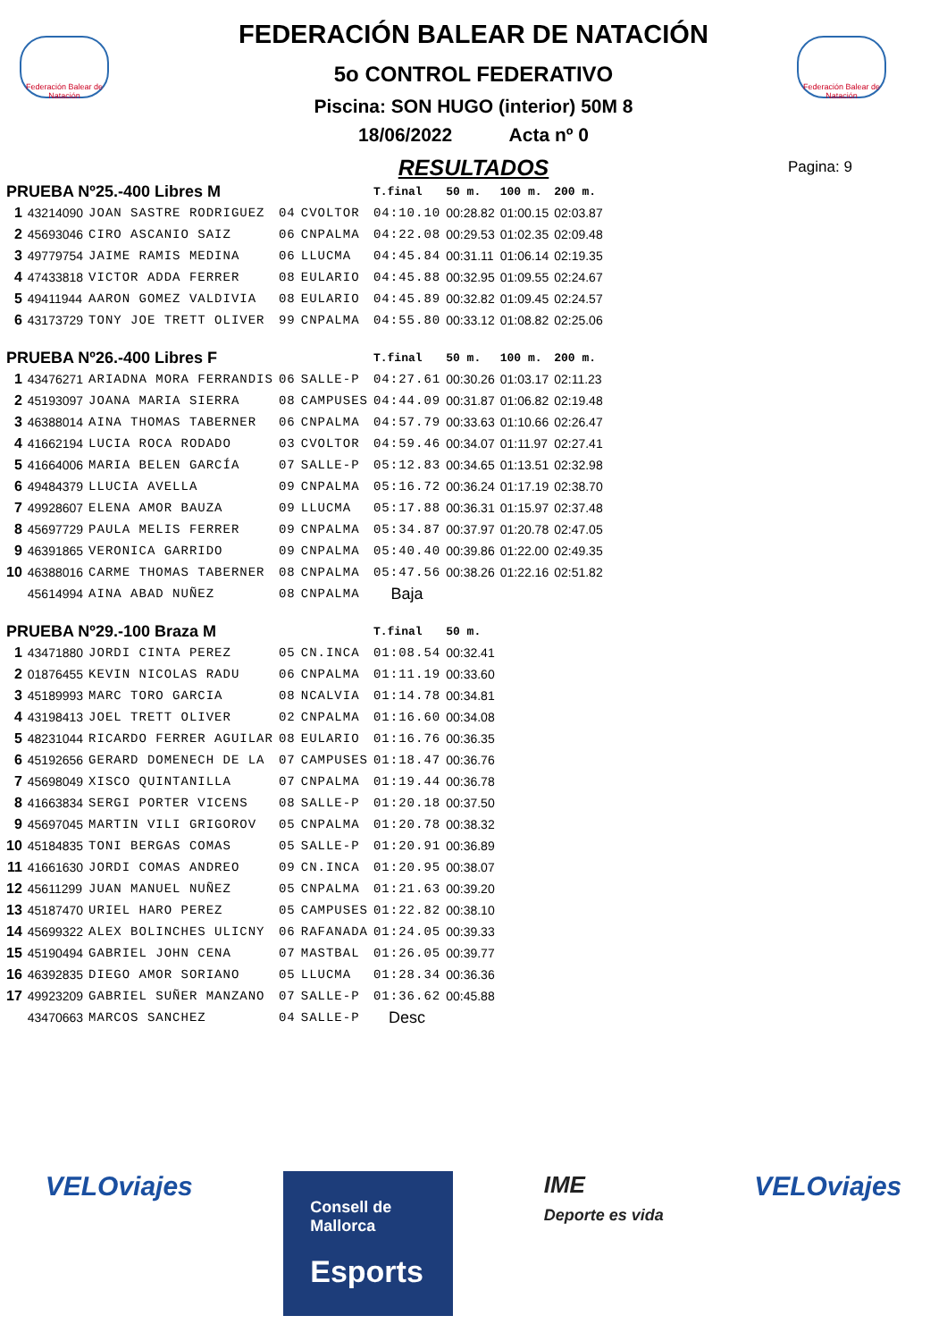Federación Balear de Natación
Federación Balear de Natación
FEDERACIÓN BALEAR DE NATACIÓN
5o CONTROL FEDERATIVO
Piscina: SON HUGO (interior) 50M 8
18/06/2022 Acta nº 0
RESULTADOS
Pagina: 9
| PRUEBA Nº25.-400 Libres M | | | | | T.final | 50 m. | 100 m. | 200 m. |
| --- | --- | --- | --- | --- | --- | --- | --- | --- |
| 1 | 43214090 | JOAN SASTRE RODRIGUEZ | 04 | CVOLTOR | 04:10.10 | 00:28.82 | 01:00.15 | 02:03.87 |
| 2 | 45693046 | CIRO ASCANIO SAIZ | 06 | CNPALMA | 04:22.08 | 00:29.53 | 01:02.35 | 02:09.48 |
| 3 | 49779754 | JAIME RAMIS MEDINA | 06 | LLUCMA | 04:45.84 | 00:31.11 | 01:06.14 | 02:19.35 |
| 4 | 47433818 | VICTOR ADDA FERRER | 08 | EULARIO | 04:45.88 | 00:32.95 | 01:09.55 | 02:24.67 |
| 5 | 49411944 | AARON GOMEZ VALDIVIA | 08 | EULARIO | 04:45.89 | 00:32.82 | 01:09.45 | 02:24.57 |
| 6 | 43173729 | TONY JOE TRETT OLIVER | 99 | CNPALMA | 04:55.80 | 00:33.12 | 01:08.82 | 02:25.06 |
| PRUEBA Nº26.-400 Libres F | | | | | T.final | 50 m. | 100 m. | 200 m. |
| 1 | 43476271 | ARIADNA MORA FERRANDIS | 06 | SALLE-P | 04:27.61 | 00:30.26 | 01:03.17 | 02:11.23 |
| 2 | 45193097 | JOANA MARIA SIERRA | 08 | CAMPUSES | 04:44.09 | 00:31.87 | 01:06.82 | 02:19.48 |
| 3 | 46388014 | AINA THOMAS TABERNER | 06 | CNPALMA | 04:57.79 | 00:33.63 | 01:10.66 | 02:26.47 |
| 4 | 41662194 | LUCIA ROCA RODADO | 03 | CVOLTOR | 04:59.46 | 00:34.07 | 01:11.97 | 02:27.41 |
| 5 | 41664006 | MARIA BELEN GARCÍA | 07 | SALLE-P | 05:12.83 | 00:34.65 | 01:13.51 | 02:32.98 |
| 6 | 49484379 | LLUCIA AVELLA | 09 | CNPALMA | 05:16.72 | 00:36.24 | 01:17.19 | 02:38.70 |
| 7 | 49928607 | ELENA AMOR BAUZA | 09 | LLUCMA | 05:17.88 | 00:36.31 | 01:15.97 | 02:37.48 |
| 8 | 45697729 | PAULA MELIS FERRER | 09 | CNPALMA | 05:34.87 | 00:37.97 | 01:20.78 | 02:47.05 |
| 9 | 46391865 | VERONICA GARRIDO | 09 | CNPALMA | 05:40.40 | 00:39.86 | 01:22.00 | 02:49.35 |
| 10 | 46388016 | CARME THOMAS TABERNER | 08 | CNPALMA | 05:47.56 | 00:38.26 | 01:22.16 | 02:51.82 |
| | 45614994 | AINA ABAD NUÑEZ | 08 | CNPALMA | Baja | | | |
| PRUEBA Nº29.-100 Braza M | | | | | T.final | 50 m. | | |
| 1 | 43471880 | JORDI CINTA PEREZ | 05 | CN.INCA | 01:08.54 | 00:32.41 | | |
| 2 | 01876455 | KEVIN NICOLAS RADU | 06 | CNPALMA | 01:11.19 | 00:33.60 | | |
| 3 | 45189993 | MARC TORO GARCIA | 08 | NCALVIA | 01:14.78 | 00:34.81 | | |
| 4 | 43198413 | JOEL TRETT OLIVER | 02 | CNPALMA | 01:16.60 | 00:34.08 | | |
| 5 | 48231044 | RICARDO FERRER AGUILAR | 08 | EULARIO | 01:16.76 | 00:36.35 | | |
| 6 | 45192656 | GERARD DOMENECH DE LA | 07 | CAMPUSES | 01:18.47 | 00:36.76 | | |
| 7 | 45698049 | XISCO QUINTANILLA | 07 | CNPALMA | 01:19.44 | 00:36.78 | | |
| 8 | 41663834 | SERGI PORTER VICENS | 08 | SALLE-P | 01:20.18 | 00:37.50 | | |
| 9 | 45697045 | MARTIN VILI GRIGOROV | 05 | CNPALMA | 01:20.78 | 00:38.32 | | |
| 10 | 45184835 | TONI BERGAS COMAS | 05 | SALLE-P | 01:20.91 | 00:36.89 | | |
| 11 | 41661630 | JORDI COMAS ANDREO | 09 | CN.INCA | 01:20.95 | 00:38.07 | | |
| 12 | 45611299 | JUAN MANUEL NUÑEZ | 05 | CNPALMA | 01:21.63 | 00:39.20 | | |
| 13 | 45187470 | URIEL HARO PEREZ | 05 | CAMPUSES | 01:22.82 | 00:38.10 | | |
| 14 | 45699322 | ALEX BOLINCHES ULICNY | 06 | RAFANADA | 01:24.05 | 00:39.33 | | |
| 15 | 45190494 | GABRIEL JOHN CENA | 07 | MASTBAL | 01:26.05 | 00:39.77 | | |
| 16 | 46392835 | DIEGO AMOR SORIANO | 05 | LLUCMA | 01:28.34 | 00:36.36 | | |
| 17 | 49923209 | GABRIEL SUÑER MANZANO | 07 | SALLE-P | 01:36.62 | 00:45.88 | | |
| | 43470663 | MARCOS SANCHEZ | 04 | SALLE-P | Desc | | | |
VELOviajes
Consell de Mallorca
Esports
IME
Deporte es vida
VELOviajes